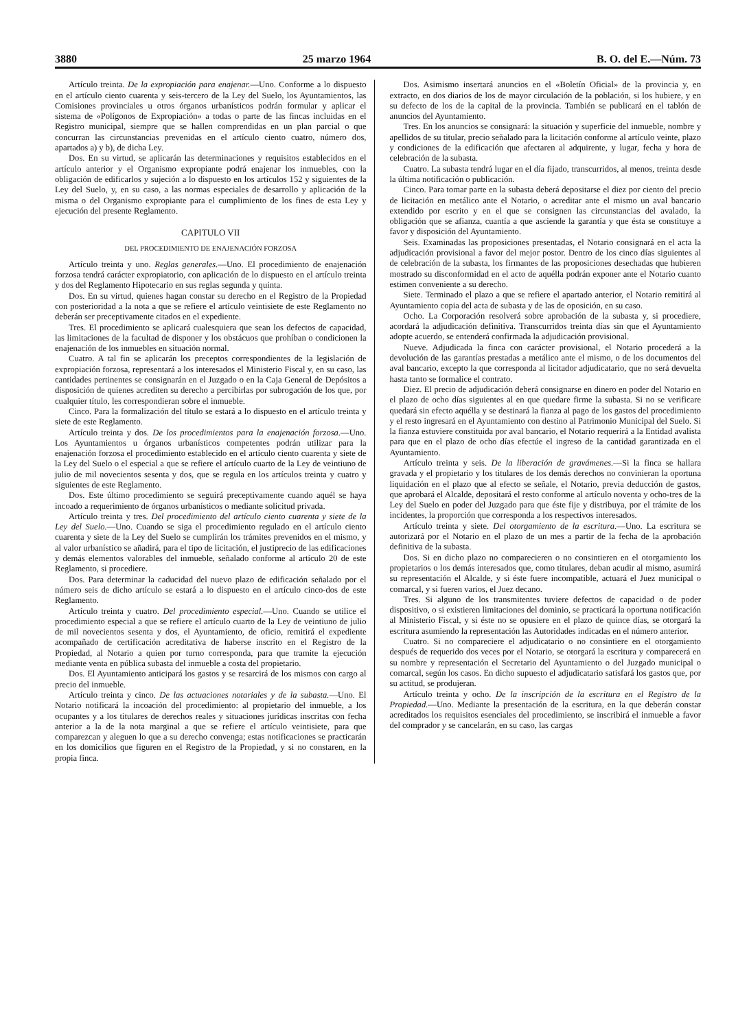3880 25 marzo 1964 B. O. del E.—Núm. 73
Artículo treinta. De la expropiación para enajenar.—Uno. Conforme a lo dispuesto en el artículo ciento cuarenta y seis-tercero de la Ley del Suelo, los Ayuntamientos, las Comisiones provinciales u otros órganos urbanísticos podrán formular y aplicar el sistema de «Polígonos de Expropiación» a todas o parte de las fincas incluidas en el Registro municipal, siempre que se hallen comprendidas en un plan parcial o que concurran las circunstancias prevenidas en el artículo ciento cuatro, número dos, apartados a) y b), de dicha Ley.
Dos. En su virtud, se aplicarán las determinaciones y requisitos establecidos en el artículo anterior y el Organismo expropiante podrá enajenar los inmuebles, con la obligación de edificarlos y sujeción a lo dispuesto en los artículos 152 y siguientes de la Ley del Suelo, y, en su caso, a las normas especiales de desarrollo y aplicación de la misma o del Organismo expropiante para el cumplimiento de los fines de esta Ley y ejecución del presente Reglamento.
CAPITULO VII
DEL PROCEDIMIENTO DE ENAJENACIÓN FORZOSA
Artículo treinta y uno. Reglas generales.—Uno. El procedimiento de enajenación forzosa tendrá carácter expropiatorio, con aplicación de lo dispuesto en el artículo treinta y dos del Reglamento Hipotecario en sus reglas segunda y quinta.
Dos. En su virtud, quienes hagan constar su derecho en el Registro de la Propiedad con posterioridad a la nota a que se refiere el artículo veintisiete de este Reglamento no deberán ser preceptivamente citados en el expediente.
Tres. El procedimiento se aplicará cualesquiera que sean los defectos de capacidad, las limitaciones de la facultad de disponer y los obstácuos que prohíban o condicionen la enajenación de los inmuebles en situación normal.
Cuatro. A tal fin se aplicarán los preceptos correspondientes de la legislación de expropiación forzosa, representará a los interesados el Ministerio Fiscal y, en su caso, las cantidades pertinentes se consignarán en el Juzgado o en la Caja General de Depósitos a disposición de quienes acrediten su derecho a percibirlas por subrogación de los que, por cualquier título, les correspondieran sobre el inmueble.
Cinco. Para la formalización del título se estará a lo dispuesto en el artículo treinta y siete de este Reglamento.
Artículo treinta y dos. De los procedimientos para la enajenación forzosa.—Uno. Los Ayuntamientos u órganos urbanísticos competentes podrán utilizar para la enajenación forzosa el procedimiento establecido en el artículo ciento cuarenta y siete de la Ley del Suelo o el especial a que se refiere el artículo cuarto de la Ley de veintiuno de julio de mil novecientos sesenta y dos, que se regula en los artículos treinta y cuatro y siguientes de este Reglamento.
Dos. Este último procedimiento se seguirá preceptivamente cuando aquél se haya incoado a requerimiento de órganos urbanísticos o mediante solicitud privada.
Artículo treinta y tres. Del procedimiento del artículo ciento cuarenta y siete de la Ley del Suelo.—Uno. Cuando se siga el procedimiento regulado en el artículo ciento cuarenta y siete de la Ley del Suelo se cumplirán los trámites prevenidos en el mismo, y al valor urbanístico se añadirá, para el tipo de licitación, el justiprecio de las edificaciones y demás elementos valorables del inmueble, señalado conforme al artículo 20 de este Reglamento, si procediere.
Dos. Para determinar la caducidad del nuevo plazo de edificación señalado por el número seis de dicho artículo se estará a lo dispuesto en el artículo cinco-dos de este Reglamento.
Artículo treinta y cuatro. Del procedimiento especial.—Uno. Cuando se utilice el procedimiento especial a que se refiere el artículo cuarto de la Ley de veintiuno de julio de mil novecientos sesenta y dos, el Ayuntamiento, de oficio, remitirá el expediente acompañado de certificación acreditativa de haberse inscrito en el Registro de la Propiedad, al Notario a quien por turno corresponda, para que tramite la ejecución mediante venta en pública subasta del inmueble a costa del propietario.
Dos. El Ayuntamiento anticipará los gastos y se resarcirá de los mismos con cargo al precio del inmueble.
Artículo treinta y cinco. De las actuaciones notariales y de la subasta.—Uno. El Notario notificará la incoación del procedimiento: al propietario del inmueble, a los ocupantes y a los titulares de derechos reales y situaciones jurídicas inscritas con fecha anterior a la de la nota marginal a que se refiere el artículo veintisiete, para que comparezcan y aleguen lo que a su derecho convenga; estas notificaciones se practicarán en los domicilios que figuren en el Registro de la Propiedad, y si no constaren, en la propia finca.
Dos. Asimismo insertará anuncios en el «Boletín Oficial» de la provincia y, en extracto, en dos diarios de los de mayor circulación de la población, si los hubiere, y en su defecto de los de la capital de la provincia. También se publicará en el tablón de anuncios del Ayuntamiento.
Tres. En los anuncios se consignará: la situación y superficie del inmueble, nombre y apellidos de su titular, precio señalado para la licitación conforme al artículo veinte, plazo y condiciones de la edificación que afectaren al adquirente, y lugar, fecha y hora de celebración de la subasta.
Cuatro. La subasta tendrá lugar en el día fijado, transcurridos, al menos, treinta desde la última notificación o publicación.
Cinco. Para tomar parte en la subasta deberá depositarse el diez por ciento del precio de licitación en metálico ante el Notario, o acreditar ante el mismo un aval bancario extendido por escrito y en el que se consignen las circunstancias del avalado, la obligación que se afianza, cuantía a que asciende la garantía y que ésta se constituye a favor y disposición del Ayuntamiento.
Seis. Examinadas las proposiciones presentadas, el Notario consignará en el acta la adjudicación provisional a favor del mejor postor. Dentro de los cinco días siguientes al de celebración de la subasta, los firmantes de las proposiciones desechadas que hubieren mostrado su disconformidad en el acto de aquélla podrán exponer ante el Notario cuanto estimen conveniente a su derecho.
Siete. Terminado el plazo a que se refiere el apartado anterior, el Notario remitirá al Ayuntamiento copia del acta de subasta y de las de oposición, en su caso.
Ocho. La Corporación resolverá sobre aprobación de la subasta y, si procediere, acordará la adjudicación definitiva. Transcurridos treinta días sin que el Ayuntamiento adopte acuerdo, se entenderá confirmada la adjudicación provisional.
Nueve. Adjudicada la finca con carácter provisional, el Notario procederá a la devolución de las garantías prestadas a metálico ante el mismo, o de los documentos del aval bancario, excepto la que corresponda al licitador adjudicatario, que no será devuelta hasta tanto se formalice el contrato.
Diez. El precio de adjudicación deberá consignarse en dinero en poder del Notario en el plazo de ocho días siguientes al en que quedare firme la subasta. Si no se verificare quedará sin efecto aquélla y se destinará la fianza al pago de los gastos del procedimiento y el resto ingresará en el Ayuntamiento con destino al Patrimonio Municipal del Suelo. Si la fianza estuviere constituida por aval bancario, el Notario requerirá a la Entidad avalista para que en el plazo de ocho días efectúe el ingreso de la cantidad garantizada en el Ayuntamiento.
Artículo treinta y seis. De la liberación de gravámenes.—Si la finca se hallara gravada y el propietario y los titulares de los demás derechos no convinieran la oportuna liquidación en el plazo que al efecto se señale, el Notario, previa deducción de gastos, que aprobará el Alcalde, depositará el resto conforme al artículo noventa y ocho-tres de la Ley del Suelo en poder del Juzgado para que éste fije y distribuya, por el trámite de los incidentes, la proporción que corresponda a los respectivos interesados.
Artículo treinta y siete. Del otorgamiento de la escritura.—Uno. La escritura se autorizará por el Notario en el plazo de un mes a partir de la fecha de la aprobación definitiva de la subasta.
Dos. Si en dicho plazo no comparecieren o no consintieren en el otorgamiento los propietarios o los demás interesados que, como titulares, deban acudir al mismo, asumirá su representación el Alcalde, y si éste fuere incompatible, actuará el Juez municipal o comarcal, y si fueren varios, el Juez decano.
Tres. Si alguno de los transmitentes tuviere defectos de capacidad o de poder dispositivo, o si existieren limitaciones del dominio, se practicará la oportuna notificación al Ministerio Fiscal, y si éste no se opusiere en el plazo de quince días, se otorgará la escritura asumiendo la representación las Autoridades indicadas en el número anterior.
Cuatro. Si no compareciere el adjudicatario o no consintiere en el otorgamiento después de requerido dos veces por el Notario, se otorgará la escritura y comparecerá en su nombre y representación el Secretario del Ayuntamiento o del Juzgado municipal o comarcal, según los casos. En dicho supuesto el adjudicatario satisfará los gastos que, por su actitud, se produjeran.
Artículo treinta y ocho. De la inscripción de la escritura en el Registro de la Propiedad.—Uno. Mediante la presentación de la escritura, en la que deberán constar acreditados los requisitos esenciales del procedimiento, se inscribirá el inmueble a favor del comprador y se cancelarán, en su caso, las cargas